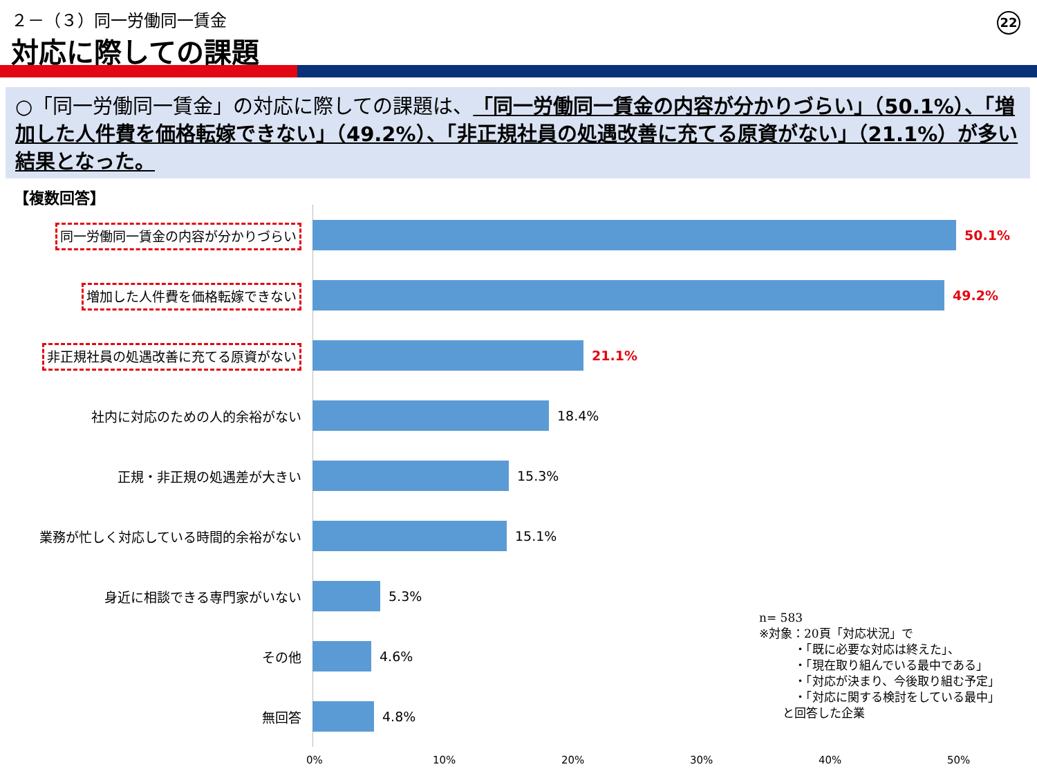２－（３）同一労働同一賃金
対応に際しての課題
22
○「同一労働同一賃金」の対応に際しての課題は、「同一労働同一賃金の内容が分かりづらい」（50.1%）、「増加した人件費を価格転嫁できない」（49.2%）、「非正規社員の処遇改善に充てる原資がない」（21.1%）が多い結果となった。
【複数回答】
同一労働同一賃金の内容が分かりづらい
50.1%
増加した人件費を価格転嫁できない
49.2%
非正規社員の処遇改善に充てる原資がない
21.1%
社内に対応のための人的余裕がない 18.4%
正規・非正規の処遇差が大きい 15.3%
業務が忙しく対応している時間的余裕がない 15.1%
身近に相談できる専門家がいない 5.3%
その他 4.6%
無回答 4.8%
n= 583
※対象：20頁「対応状況」で
   ・「既に必要な対応は終えた」、
   ・「現在取り組んでいる最中である」
   ・「対応が決まり、今後取り組む予定」
   ・「対応に関する検討をしている最中」
  と回答した企業
0% 10% 20% 30% 40% 50%